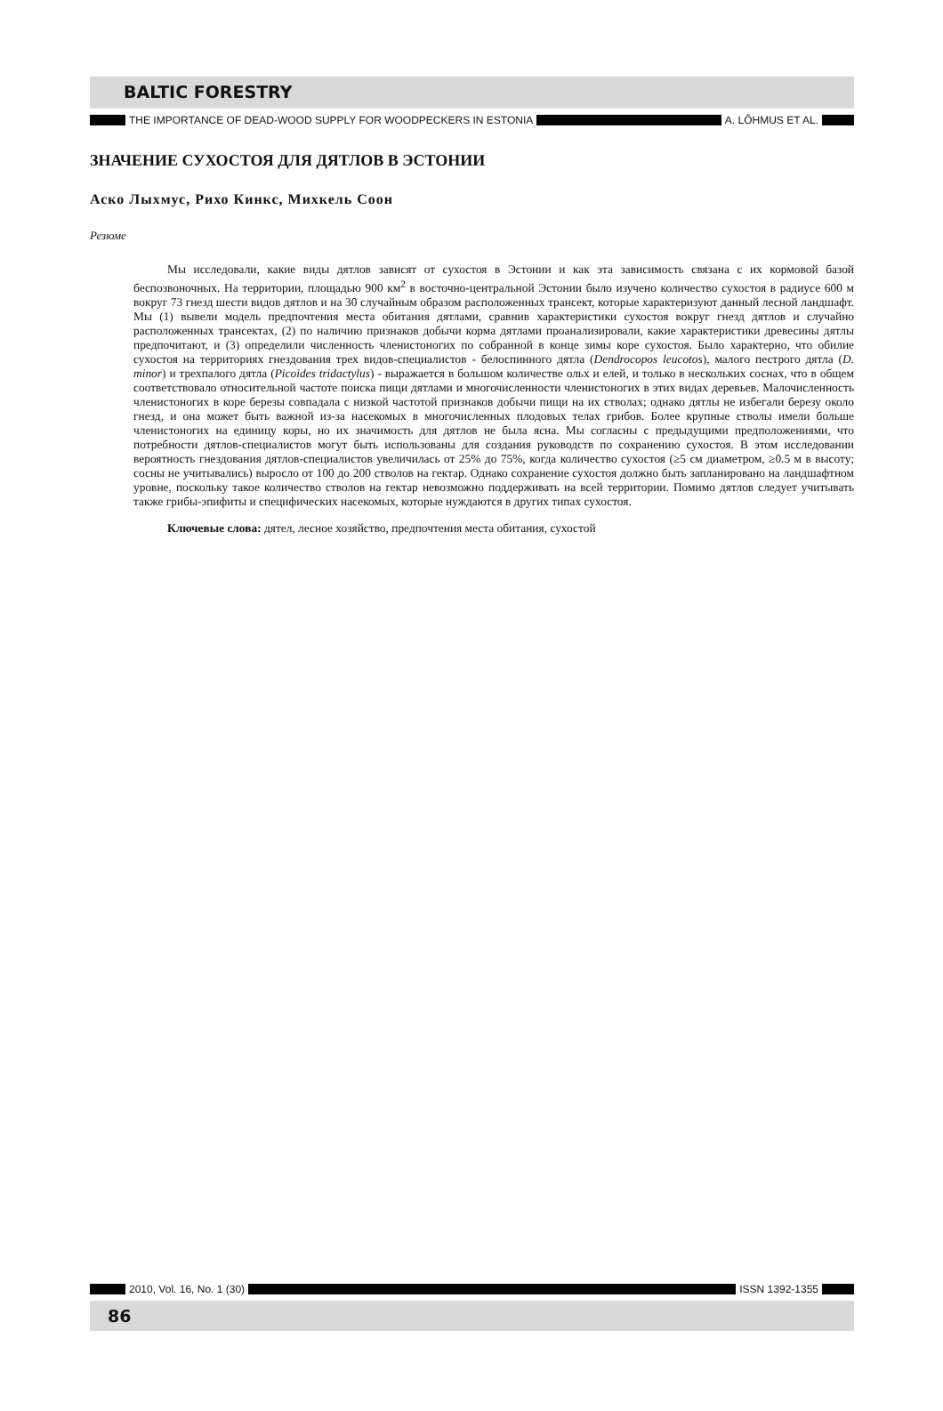BALTIC FORESTRY
THE IMPORTANCE OF DEAD-WOOD SUPPLY FOR WOODPECKERS IN ESTONIA A. LÕHMUS ET AL.
ЗНАЧЕНИЕ СУХОСТОЯ ДЛЯ ДЯТЛОВ В ЭСТОНИИ
Аско Лыхмус, Рихо Кинкс, Михкель Соон
Резюме
Мы исследовали, какие виды дятлов зависят от сухостоя в Эстонии и как эта зависимость связана с их кормовой базой беспозвоночных. На территории, площадью 900 км<sup>2</sup> в восточно-центральной Эстонии было изучено количество сухостоя в радиусе 600 м вокруг 73 гнезд шести видов дятлов и на 30 случайным образом расположенных трансект, которые характеризуют данный лесной ландшафт. Мы (1) вывели модель предпочтения места обитания дятлами, сравнив характеристики сухостоя вокруг гнезд дятлов и случайно расположенных трансектах, (2) по наличию признаков добычи корма дятлами проанализировали, какие характеристики древесины дятлы предпочитают, и (3) определили численность членистоногих по собранной в конце зимы коре сухостоя. Было характерно, что обилие сухостоя на территориях гнездования трех видов-специалистов - белоспинного дятла (Dendrocopos leucotos), малого пестрого дятла (D. minor) и трехпалого дятла (Picoides tridactylus) - выражается в большом количестве ольх и елей, и только в нескольких соснах, что в общем соответствовало относительной частоте поиска пищи дятлами и многочисленности членистоногих в этих видах деревьев. Малочисленность членистоногих в коре березы совпадала с низкой частотой признаков добычи пищи на их стволах; однако дятлы не избегали березу около гнезд, и она может быть важной из-за насекомых в многочисленных плодовых телах грибов. Более крупные стволы имели больше членистоногих на единицу коры, но их значимость для дятлов не была ясна. Мы согласны с предыдущими предположениями, что потребности дятлов-специалистов могут быть использованы для создания руководств по сохранению сухостоя. В этом исследовании вероятность гнездования дятлов-специалистов увеличилась от 25% до 75%, когда количество сухостоя (≥5 см диаметром, ≥0.5 м в высоту; сосны не учитывались) выросло от 100 до 200 стволов на гектар. Однако сохранение сухостоя должно быть запланировано на ландшафтном уровне, поскольку такое количество стволов на гектар невозможно поддерживать на всей территории. Помимо дятлов следует учитывать также грибы-эпифиты и специфических насекомых, которые нуждаются в других типах сухостоя.
Ключевые слова: дятел, лесное хозяйство, предпочтения места обитания, сухостой
2010, Vol. 16, No. 1 (30) ISSN 1392-1355
86